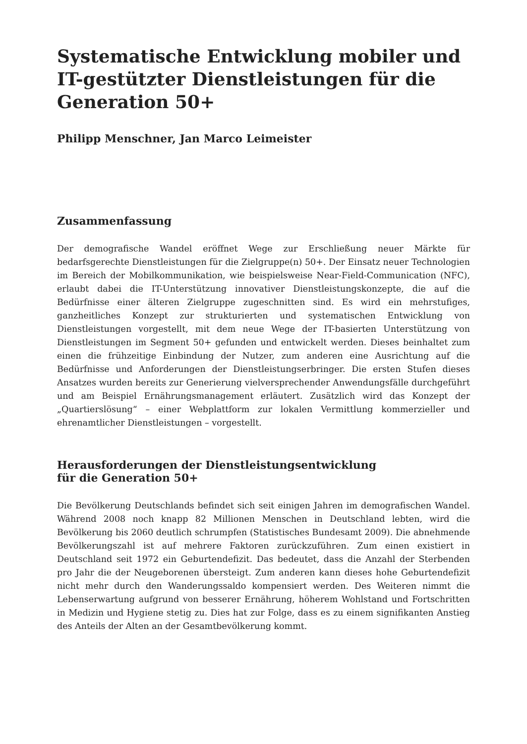Systematische Entwicklung mobiler und IT-gestützter Dienstleistungen für die Generation 50+
Philipp Menschner, Jan Marco Leimeister
Zusammenfassung
Der demografische Wandel eröffnet Wege zur Erschließung neuer Märkte für bedarfsgerechte Dienstleistungen für die Zielgruppe(n) 50+. Der Einsatz neuer Technologien im Bereich der Mobilkommunikation, wie beispielsweise Near-Field-Communication (NFC), erlaubt dabei die IT-Unterstützung innovativer Dienstleistungskonzepte, die auf die Bedürfnisse einer älteren Zielgruppe zugeschnitten sind. Es wird ein mehrstufiges, ganzheitliches Konzept zur strukturierten und systematischen Entwicklung von Dienstleistungen vorgestellt, mit dem neue Wege der IT-basierten Unterstützung von Dienstleistungen im Segment 50+ gefunden und entwickelt werden. Dieses beinhaltet zum einen die frühzeitige Einbindung der Nutzer, zum anderen eine Ausrichtung auf die Bedürfnisse und Anforderungen der Dienstleistungserbringer. Die ersten Stufen dieses Ansatzes wurden bereits zur Generierung vielversprechender Anwendungsfälle durchgeführt und am Beispiel Ernährungsmanagement erläutert. Zusätzlich wird das Konzept der „Quartierslösung“ – einer Webplattform zur lokalen Vermittlung kommerzieller und ehrenamtlicher Dienstleistungen – vorgestellt.
Herausforderungen der Dienstleistungsentwicklung
für die Generation 50+
Die Bevölkerung Deutschlands befindet sich seit einigen Jahren im demografischen Wandel. Während 2008 noch knapp 82 Millionen Menschen in Deutschland lebten, wird die Bevölkerung bis 2060 deutlich schrumpfen (Statistisches Bundesamt 2009). Die abnehmende Bevölkerungszahl ist auf mehrere Faktoren zurückzuführen. Zum einen existiert in Deutschland seit 1972 ein Geburtendefizit. Das bedeutet, dass die Anzahl der Sterbenden pro Jahr die der Neugeborenen übersteigt. Zum anderen kann dieses hohe Geburtendefizit nicht mehr durch den Wanderungssaldo kompensiert werden. Des Weiteren nimmt die Lebenserwartung aufgrund von besserer Ernährung, höherem Wohlstand und Fortschritten in Medizin und Hygiene stetig zu. Dies hat zur Folge, dass es zu einem signifikanten Anstieg des Anteils der Alten an der Gesamtbevölkerung kommt.